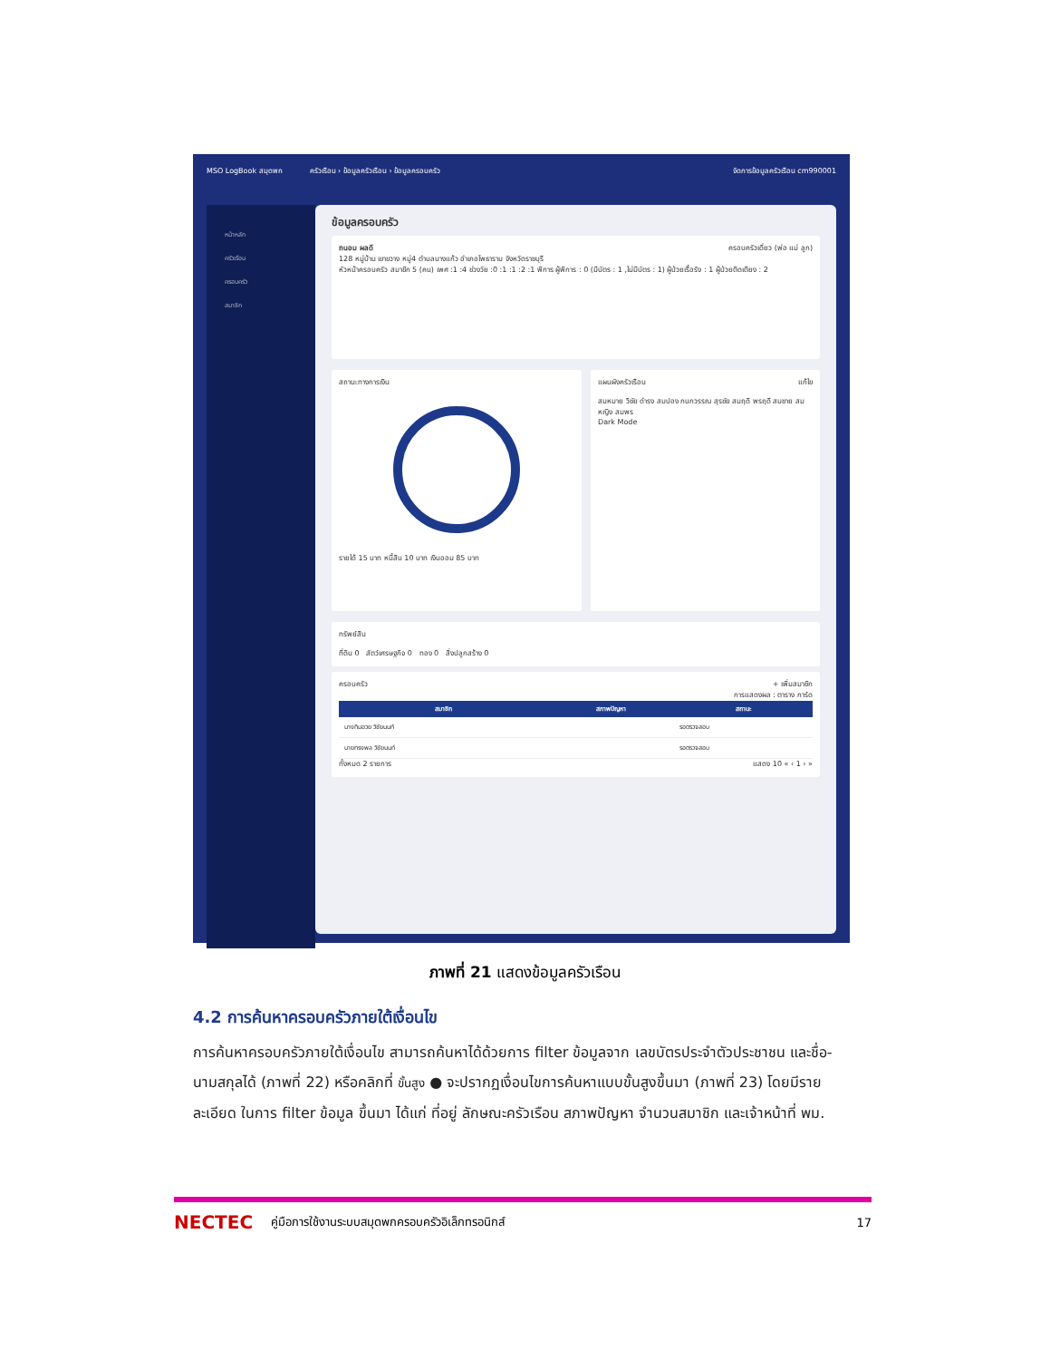MSO LogBook สมุดพก ครัวเรือน › ข้อมูลครัวเรือน › ข้อมูลครอบครัว จัดการข้อมูลครัวเรือน cm990001
หน้าหลัก
ครัวเรือน
ครอบครัว
สมาชิก
ข้อมูลครอบครัว
ถนอม ผลดี ครอบครัวเดี่ยว (พ่อ แม่ ลูก)
128 หมู่บ้าน เขาขวาง หมู่4 ตำบลนางแก้ว อำเภอโพธาราม จังหวัดราชบุรี
หัวหน้าครอบครัว สมาชิก 5 (คน) เพศ :1 :4 ช่วงวัย :0 :1 :1 :2 :1 พิการ ผู้พิการ : 0 (มีบัตร : 1 ,ไม่มีบัตร : 1) ผู้ป่วยเรื้อรัง : 1 ผู้ป่วยติดเตียง : 2
สถานะทางการเงิน
รายได้ 15 บาท หนี้สิน 10 บาท เงินออม 85 บาท
แผนผังครัวเรือน แก้ไข
สมหมาย วิชัย ดำรง สมปอง กนกวรรณ สุรชัย สมฤดี พรฤดี สมชาย สมหญิง สมพร
Dark Mode
ทรัพย์สิน
ที่ดิน 0 สัตว์เศรษฐกิจ 0 ทอง 0 สิ่งปลูกสร้าง 0
ครอบครัว + เพิ่มสมาชิก
การแสดงผล : ตาราง การ์ด
| สมาชิก | สภาพปัญหา | สถานะ |
| --- | --- | --- |
| นางทิมฮวย วิชัยนนท์ | | รอตรวจสอบ |
| นายทรงพล วิชัยนนท์ | | รอตรวจสอบ |
ทั้งหมด 2 รายการ แสดง 10 « ‹ 1 › »
ภาพที่ 21 แสดงข้อมูลครัวเรือน
4.2 การค้นหาครอบครัวภายใต้เงื่อนไข
การค้นหาครอบครัวภายใต้เงื่อนไข สามารถค้นหาได้ด้วยการ filter ข้อมูลจาก เลขบัตรประจำตัวประชาชน และชื่อ-นามสกุลได้ (ภาพที่ 22) หรือคลิกที่ ขั้นสูง ● จะปรากฏเงื่อนไขการค้นหาแบบขั้นสูงขึ้นมา (ภาพที่ 23) โดยมีรายละเอียด ในการ filter ข้อมูล ขึ้นมา ได้แก่ ที่อยู่ ลักษณะครัวเรือน สภาพปัญหา จำนวนสมาชิก และเจ้าหน้าที่ พม.
NECTEC คู่มือการใช้งานระบบสมุดพกครอบครัวอิเล็กทรอนิกส์ 17